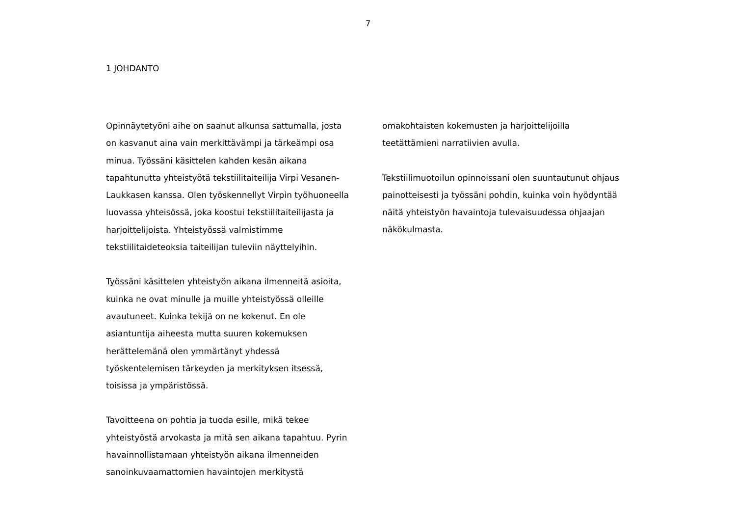7
1 JOHDANTO
Opinnäytetyöni aihe on saanut alkunsa sattumalla, josta on kasvanut aina vain merkittävämpi ja tärkeämpi osa minua. Työssäni käsittelen kahden kesän aikana tapahtunutta yhteistyötä tekstiilitaiteilija Virpi Vesanen-Laukkasen kanssa. Olen työskennellyt Virpin työhuoneella luovassa yhteisössä, joka koostui tekstiilitaiteilijasta ja harjoittelijoista. Yhteistyössä valmistimme tekstiilitaideteoksia taiteilijan tuleviin näyttelyihin.
Työssäni käsittelen yhteistyön aikana ilmenneitä asioita, kuinka ne ovat minulle ja muille yhteistyössä olleille avautuneet. Kuinka tekijä on ne kokenut. En ole asiantuntija aiheesta mutta suuren kokemuksen herättelemänä olen ymmärtänyt yhdessä työskentelemisen tärkeyden ja merkityksen itsessä, toisissa ja ympäristössä.
Tavoitteena on pohtia ja tuoda esille, mikä tekee yhteistyöstä arvokasta ja mitä sen aikana tapahtuu. Pyrin havainnollistamaan yhteistyön aikana ilmenneiden sanoinkuvaamattomien havaintojen merkitystä
omakohtaisten kokemusten ja harjoittelijoilla
teetättämieni narratiivien avulla.
Tekstiilimuotoilun opinnoissani olen suuntautunut ohjaus painotteisesti ja työssäni pohdin, kuinka voin hyödyntää näitä yhteistyön havaintoja tulevaisuudessa ohjaajan näkökulmasta.